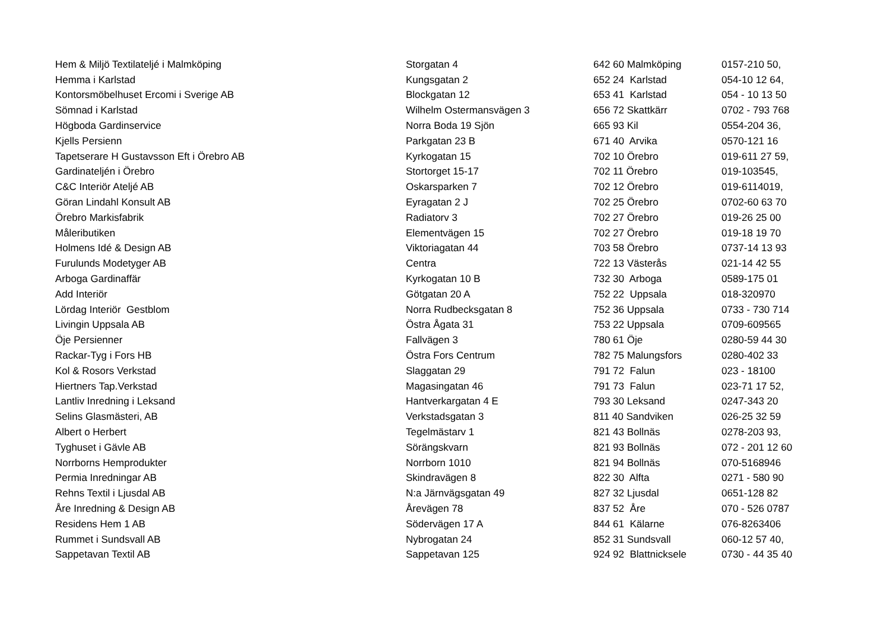| Hem & Miljö Textilateljé i Malmköping | Storgatan 4 | 642 60 Malmköping | 0157-210 50, |
| Hemma i Karlstad | Kungsgatan 2 | 652 24 Karlstad | 054-10 12 64, |
| Kontorsmöbelhuset Ercomi i Sverige AB | Blockgatan 12 | 653 41 Karlstad | 054 - 10 13 50 |
| Sömnad i Karlstad | Wilhelm Ostermansvägen 3 | 656 72 Skattkärr | 0702 - 793 768 |
| Högboda Gardinservice | Norra Boda 19 Sjön | 665 93 Kil | 0554-204 36, |
| Kjells Persienn | Parkgatan 23 B | 671 40 Arvika | 0570-121 16 |
| Tapetserare H Gustavsson Eft i Örebro AB | Kyrkogatan 15 | 702 10 Örebro | 019-611 27 59, |
| Gardinateljén i Örebro | Stortorget 15-17 | 702 11 Örebro | 019-103545, |
| C&C Interiör Ateljé AB | Oskarsparken 7 | 702 12 Örebro | 019-6114019, |
| Göran Lindahl Konsult AB | Eyragatan 2 J | 702 25 Örebro | 0702-60 63 70 |
| Örebro Markisfabrik | Radiatorv 3 | 702 27 Örebro | 019-26 25 00 |
| Måleributiken | Elementvägen 15 | 702 27 Örebro | 019-18 19 70 |
| Holmens Idé & Design AB | Viktoriagatan 44 | 703 58 Örebro | 0737-14 13 93 |
| Furulunds Modetyger AB | Centra | 722 13 Västerås | 021-14 42 55 |
| Arboga Gardinaffär | Kyrkogatan 10 B | 732 30 Arboga | 0589-175 01 |
| Add Interiör | Götgatan 20 A | 752 22 Uppsala | 018-320970 |
| Lördag Interiör Gestblom | Norra Rudbecksgatan 8 | 752 36 Uppsala | 0733 - 730 714 |
| Livingin Uppsala AB | Östra Ågata 31 | 753 22 Uppsala | 0709-609565 |
| Öje Persienner | Fallvägen 3 | 780 61 Öje | 0280-59 44 30 |
| Rackar-Tyg i Fors HB | Östra Fors Centrum | 782 75 Malungsfors | 0280-402 33 |
| Kol & Rosors Verkstad | Slaggatan 29 | 791 72 Falun | 023 - 18100 |
| Hiertners Tap.Verkstad | Magasingatan 46 | 791 73 Falun | 023-71 17 52, |
| Lantliv Inredning i Leksand | Hantverkargatan 4 E | 793 30 Leksand | 0247-343 20 |
| Selins Glasmästeri, AB | Verkstadsgatan 3 | 811 40 Sandviken | 026-25 32 59 |
| Albert o Herbert | Tegelmästarv 1 | 821 43 Bollnäs | 0278-203 93, |
| Tyghuset i Gävle AB | Sörängskvarn | 821 93 Bollnäs | 072 - 201 12 60 |
| Norrborns Hemprodukter | Norrborn 1010 | 821 94 Bollnäs | 070-5168946 |
| Permia Inredningar AB | Skindravägen 8 | 822 30 Alfta | 0271 - 580 90 |
| Rehns Textil i Ljusdal AB | N:a Järnvägsgatan 49 | 827 32 Ljusdal | 0651-128 82 |
| Åre Inredning & Design AB | Årevägen 78 | 837 52 Åre | 070 - 526 0787 |
| Residens Hem 1 AB | Södervägen 17 A | 844 61 Kälarne | 076-8263406 |
| Rummet i Sundsvall AB | Nybrogatan 24 | 852 31 Sundsvall | 060-12 57 40, |
| Sappetavan Textil AB | Sappetavan 125 | 924 92 Blattnicksele | 0730 - 44 35 40 |